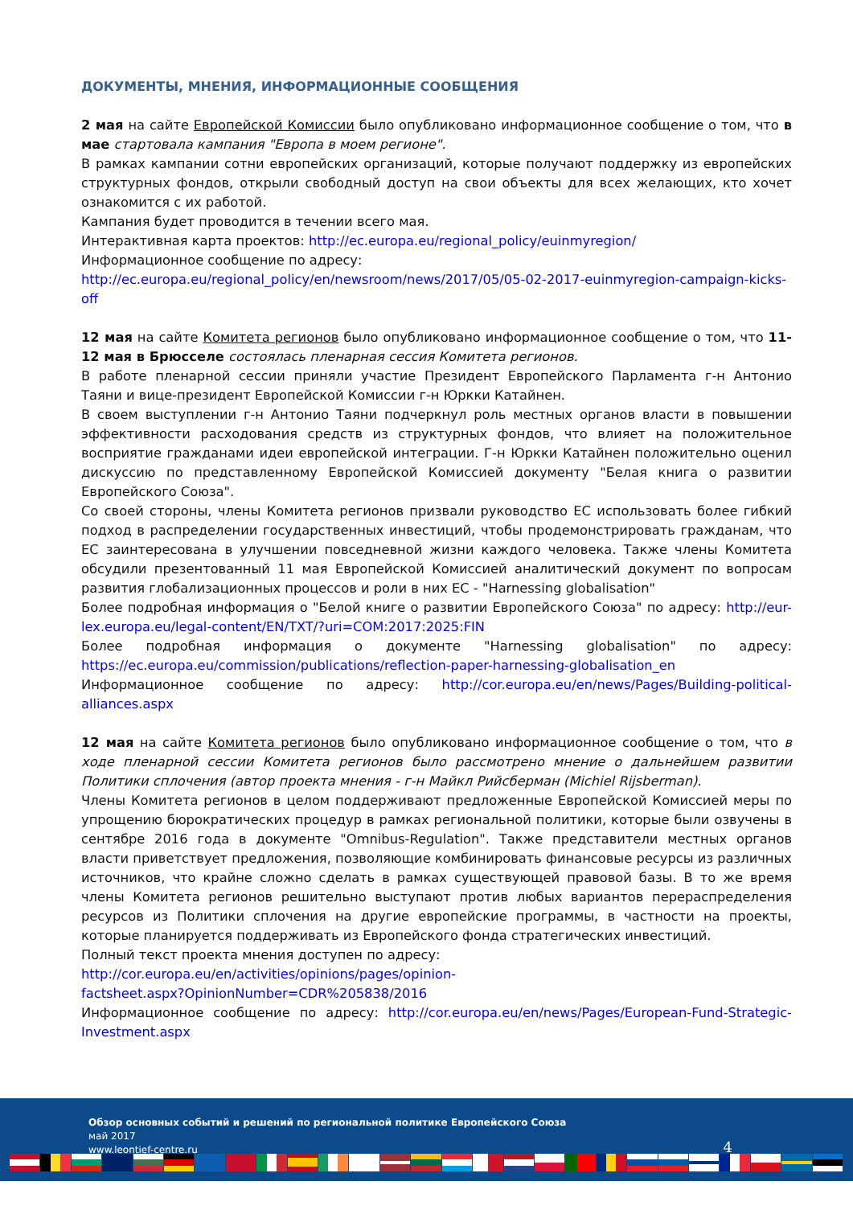ДОКУМЕНТЫ, МНЕНИЯ, ИНФОРМАЦИОННЫЕ СООБЩЕНИЯ
2 мая на сайте Европейской Комиссии было опубликовано информационное сообщение о том, что в мае стартовала кампания "Европа в моем регионе".
В рамках кампании сотни европейских организаций, которые получают поддержку из европейских структурных фондов, открыли свободный доступ на свои объекты для всех желающих, кто хочет ознакомится с их работой.
Кампания будет проводится в течении всего мая.
Интерактивная карта проектов: http://ec.europa.eu/regional_policy/euinmyregion/
Информационное сообщение по адресу:
http://ec.europa.eu/regional_policy/en/newsroom/news/2017/05/05-02-2017-euinmyregion-campaign-kicks-off
12 мая на сайте Комитета регионов было опубликовано информационное сообщение о том, что 11-12 мая в Брюсселе состоялась пленарная сессия Комитета регионов.
В работе пленарной сессии приняли участие Президент Европейского Парламента г-н Антонио Таяни и вице-президент Европейской Комиссии г-н Юркки Катайнен.
В своем выступлении г-н Антонио Таяни подчеркнул роль местных органов власти в повышении эффективности расходования средств из структурных фондов, что влияет на положительное восприятие гражданами идеи европейской интеграции. Г-н Юркки Катайнен положительно оценил дискуссию по представленному Европейской Комиссией документу "Белая книга о развитии Европейского Союза".
Со своей стороны, члены Комитета регионов призвали руководство ЕС использовать более гибкий подход в распределении государственных инвестиций, чтобы продемонстрировать гражданам, что ЕС заинтересована в улучшении повседневной жизни каждого человека. Также члены Комитета обсудили презентованный 11 мая Европейской Комиссией аналитический документ по вопросам развития глобализационных процессов и роли в них ЕС - "Harnessing globalisation"
Более подробная информация о "Белой книге о развитии Европейского Союза" по адресу: http://eur-lex.europa.eu/legal-content/EN/TXT/?uri=COM:2017:2025:FIN
Более подробная информация о документе "Harnessing globalisation" по адресу: https://ec.europa.eu/commission/publications/reflection-paper-harnessing-globalisation_en
Информационное сообщение по адресу: http://cor.europa.eu/en/news/Pages/Building-political-alliances.aspx
12 мая на сайте Комитета регионов было опубликовано информационное сообщение о том, что в ходе пленарной сессии Комитета регионов было рассмотрено мнение о дальнейшем развитии Политики сплочения (автор проекта мнения - г-н Майкл Рийсберман (Michiel Rijsberman).
Члены Комитета регионов в целом поддерживают предложенные Европейской Комиссией меры по упрощению бюрократических процедур в рамках региональной политики, которые были озвучены в сентябре 2016 года в документе "Omnibus-Regulation". Также представители местных органов власти приветствует предложения, позволяющие комбинировать финансовые ресурсы из различных источников, что крайне сложно сделать в рамках существующей правовой базы. В то же время члены Комитета регионов решительно выступают против любых вариантов перераспределения ресурсов из Политики сплочения на другие европейские программы, в частности на проекты, которые планируется поддерживать из Европейского фонда стратегических инвестиций.
Полный текст проекта мнения доступен по адресу:
http://cor.europa.eu/en/activities/opinions/pages/opinion-
factsheet.aspx?OpinionNumber=CDR%205838/2016
Информационное сообщение по адресу: http://cor.europa.eu/en/news/Pages/European-Fund-Strategic-Investment.aspx
Обзор основных событий и решений по региональной политике Европейского Союза
май 2017
www.leontief-centre.ru
4